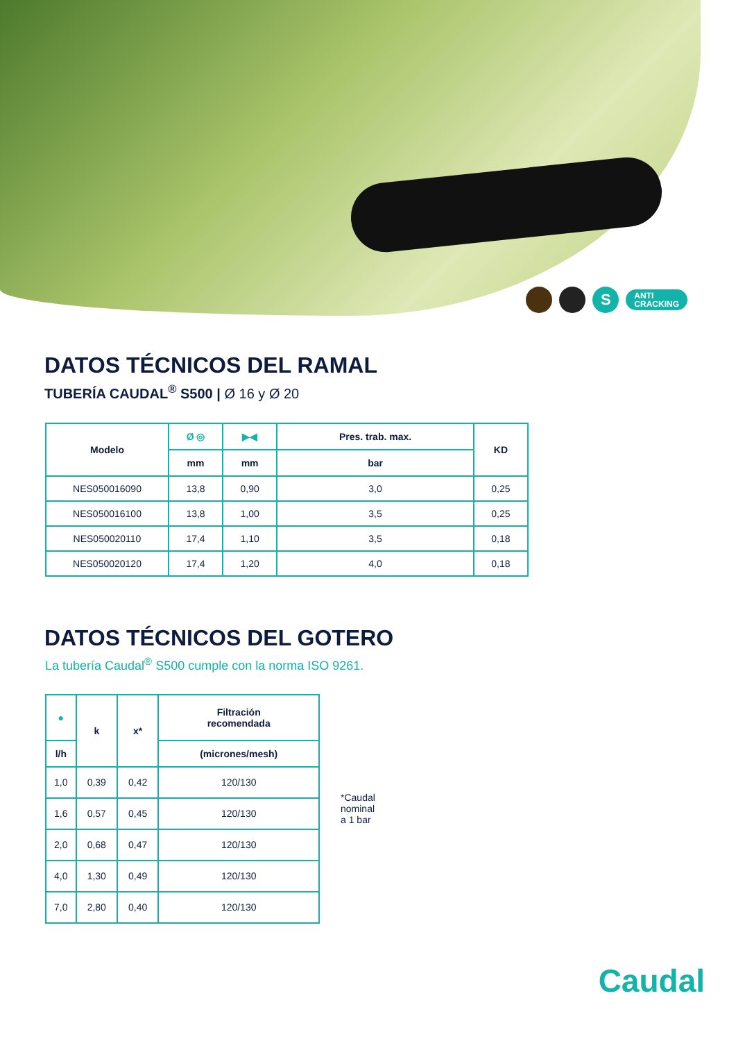S
ANTI
CRACKING
DATOS TÉCNICOS DEL RAMAL
TUBERÍA CAUDAL<sup>®</sup> S500 | Ø 16 y Ø 20
| Modelo | Ø ◎ | ▶◀ | Pres. trab. max. | KD |
| --- | --- | --- | --- | --- |
| | mm | mm | bar | |
| NES050016090 | 13,8 | 0,90 | 3,0 | 0,25 |
| NES050016100 | 13,8 | 1,00 | 3,5 | 0,25 |
| NES050020110 | 17,4 | 1,10 | 3,5 | 0,18 |
| NES050020120 | 17,4 | 1,20 | 4,0 | 0,18 |
DATOS TÉCNICOS DEL GOTERO
La tubería Caudal<sup>®</sup> S500 cumple con la norma ISO 9261.
| ● | k | x* | Filtración recomendada |
| --- | --- | --- | --- |
| l/h | | | (micrones/mesh) |
| 1,0 | 0,39 | 0,42 | 120/130 |
| 1,6 | 0,57 | 0,45 | 120/130 |
| 2,0 | 0,68 | 0,47 | 120/130 |
| 4,0 | 1,30 | 0,49 | 120/130 |
| 7,0 | 2,80 | 0,40 | 120/130 |
*Caudal
nominal
a 1 bar
Caudal